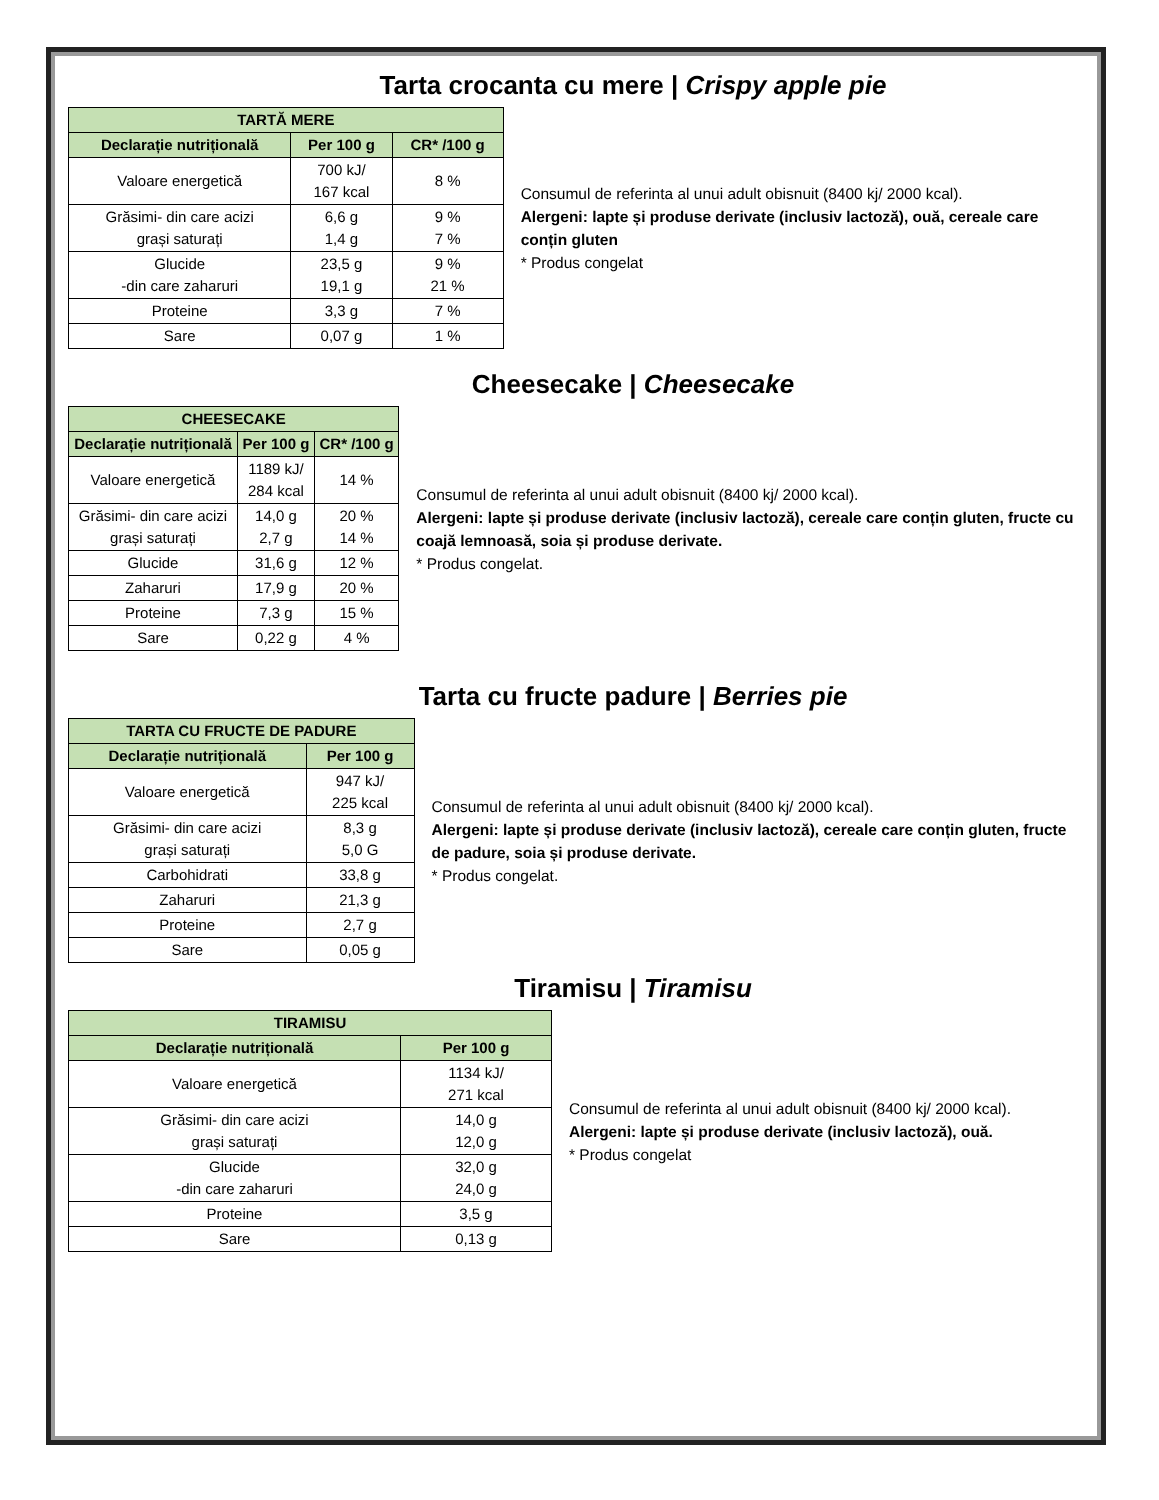Tarta crocanta cu mere | Crispy apple pie
| TARTĂ MERE | | |
| --- | --- | --- |
| Declarație nutrițională | Per 100 g | CR* /100 g |
| Valoare energetică | 700 kJ/ 167 kcal | 8 % |
| Grăsimi- din care acizi grași saturați | 6,6 g 1,4 g | 9 % 7 % |
| Glucide -din care zaharuri | 23,5 g 19,1 g | 9 % 21 % |
| Proteine | 3,3 g | 7 % |
| Sare | 0,07 g | 1 % |
Consumul de referinta al unui adult obisnuit (8400 kj/ 2000 kcal).
Alergeni: lapte și produse derivate (inclusiv lactoză), ouă, cereale care conțin gluten
* Produs congelat
Cheesecake | Cheesecake
| CHEESECAKE | | |
| --- | --- | --- |
| Declarație nutrițională | Per 100 g | CR* /100 g |
| Valoare energetică | 1189 kJ/ 284 kcal | 14 % |
| Grăsimi- din care acizi grași saturați | 14,0 g 2,7 g | 20 % 14 % |
| Glucide | 31,6 g | 12 % |
| Zaharuri | 17,9 g | 20 % |
| Proteine | 7,3 g | 15 % |
| Sare | 0,22 g | 4 % |
Consumul de referinta al unui adult obisnuit (8400 kj/ 2000 kcal).
Alergeni: lapte și produse derivate (inclusiv lactoză), cereale care conțin gluten, fructe cu coajă lemnoasă, soia și produse derivate.
* Produs congelat.
Tarta cu fructe padure | Berries pie
| TARTA CU FRUCTE DE PADURE | |
| --- | --- |
| Declarație nutrițională | Per 100 g |
| Valoare energetică | 947 kJ/ 225 kcal |
| Grăsimi- din care acizi grași saturați | 8,3 g 5,0 G |
| Carbohidrati | 33,8 g |
| Zaharuri | 21,3 g |
| Proteine | 2,7 g |
| Sare | 0,05 g |
Consumul de referinta al unui adult obisnuit (8400 kj/ 2000 kcal).
Alergeni: lapte și produse derivate (inclusiv lactoză), cereale care conțin gluten, fructe de padure, soia și produse derivate.
* Produs congelat.
Tiramisu | Tiramisu
| TIRAMISU | |
| --- | --- |
| Declarație nutrițională | Per 100 g |
| Valoare energetică | 1134 kJ/ 271 kcal |
| Grăsimi- din care acizi grași saturați | 14,0 g 12,0 g |
| Glucide -din care zaharuri | 32,0 g 24,0 g |
| Proteine | 3,5 g |
| Sare | 0,13 g |
Consumul de referinta al unui adult obisnuit (8400 kj/ 2000 kcal).
Alergeni: lapte și produse derivate (inclusiv lactoză), ouă.
* Produs congelat